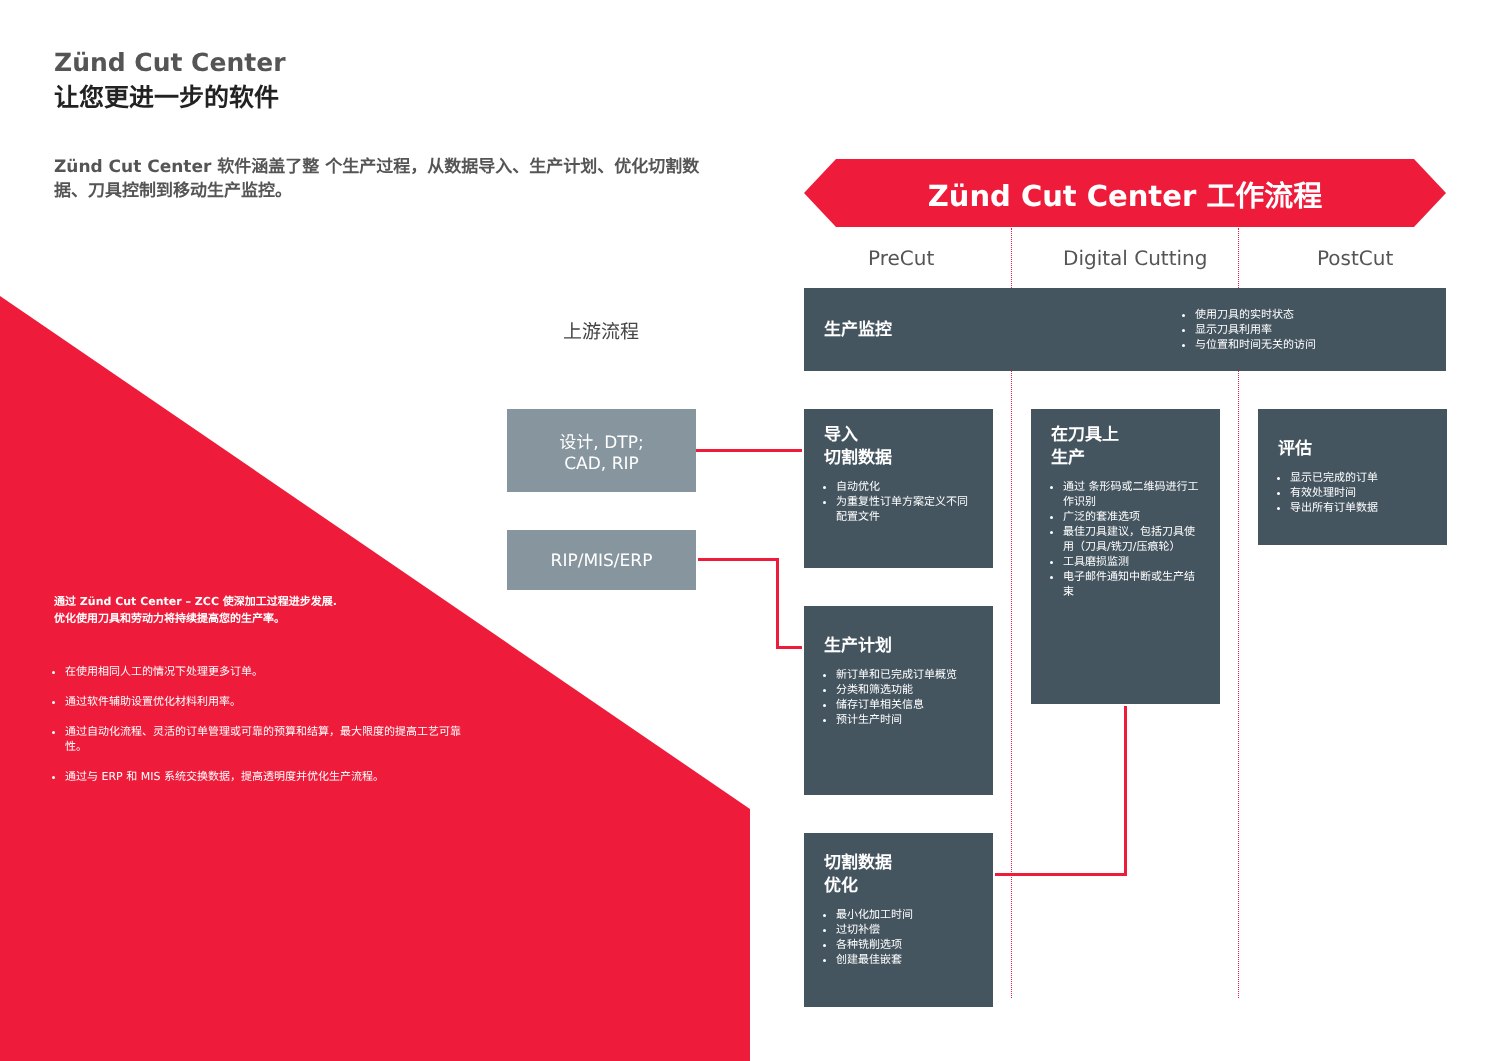Zünd Cut Center
让您更进一步的软件
Zünd Cut Center 软件涵盖了整 个生产过程，从数据导入、生产计划、优化切割数据、刀具控制到移动生产监控。
Zünd Cut Center 工作流程
PreCut Digital Cutting PostCut
上游流程
生产监控
使用刀具的实时状态
显示刀具利用率
与位置和时间无关的访问
设计, DTP;
CAD, RIP
RIP/MIS/ERP
导入
切割数据
自动优化
为重复性订单方案定义不同配置文件
在刀具上
生产
通过 条形码或二维码进行工作识别
广泛的套准选项
最佳刀具建议，包括刀具使用（刀具/铣刀/压痕轮）
工具磨损监测
电子邮件通知中断或生产结束
评估
显示已完成的订单
有效处理时间
导出所有订单数据
生产计划
新订单和已完成订单概览
分类和筛选功能
储存订单相关信息
预计生产时间
切割数据
优化
最小化加工时间
过切补偿
各种铣削选项
创建最佳嵌套
通过 Zünd Cut Center – ZCC 使深加工过程进步发展.
优化使用刀具和劳动力将持续提高您的生产率。
在使用相同人工的情况下处理更多订单。
通过软件辅助设置优化材料利用率。
通过自动化流程、灵活的订单管理或可靠的预算和结算，最大限度的提高工艺可靠性。
通过与 ERP 和 MIS 系统交换数据，提高透明度并优化生产流程。